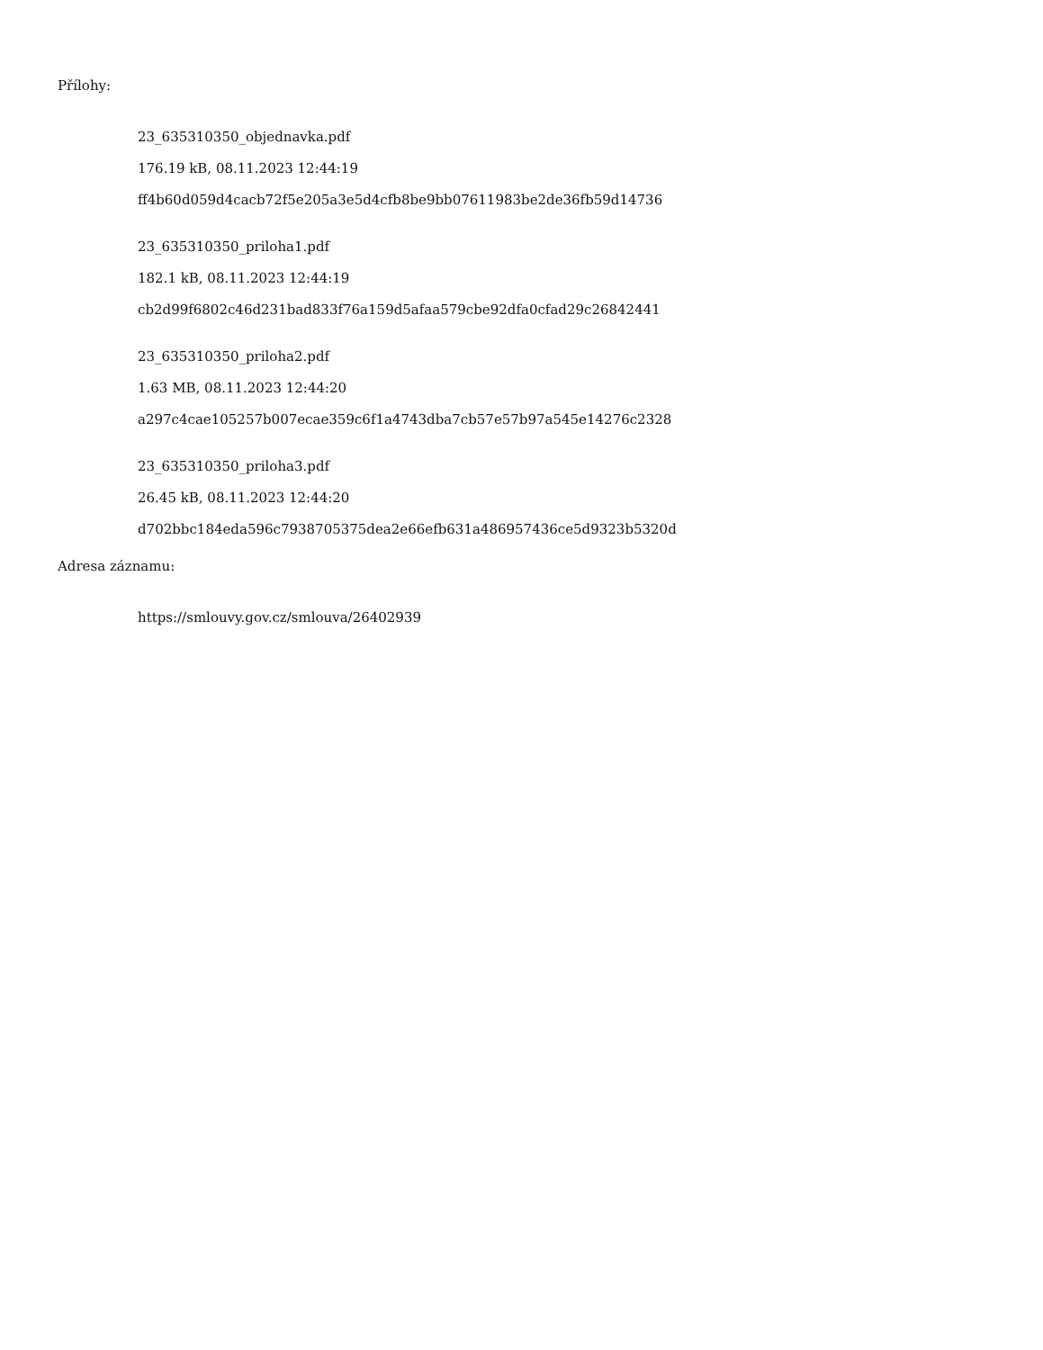Přílohy:
23_635310350_objednavka.pdf
176.19 kB, 08.11.2023 12:44:19
ff4b60d059d4cacb72f5e205a3e5d4cfb8be9bb07611983be2de36fb59d14736
23_635310350_priloha1.pdf
182.1 kB, 08.11.2023 12:44:19
cb2d99f6802c46d231bad833f76a159d5afaa579cbe92dfa0cfad29c26842441
23_635310350_priloha2.pdf
1.63 MB, 08.11.2023 12:44:20
a297c4cae105257b007ecae359c6f1a4743dba7cb57e57b97a545e14276c2328
23_635310350_priloha3.pdf
26.45 kB, 08.11.2023 12:44:20
d702bbc184eda596c7938705375dea2e66efb631a486957436ce5d9323b5320d
Adresa záznamu:
https://smlouvy.gov.cz/smlouva/26402939